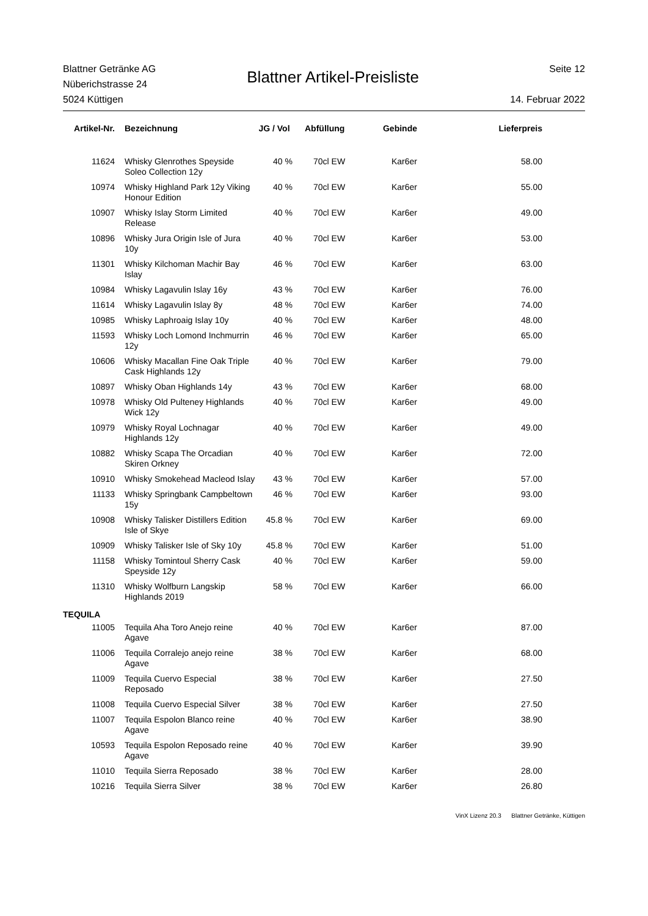Blattner Getränke AG
Nüberichstrasse 24
5024 Küttigen
Blattner Artikel-Preisliste
Seite 12
14. Februar 2022
| Artikel-Nr. | Bezeichnung | JG / Vol | Abfüllung | Gebinde | Lieferpreis |
| --- | --- | --- | --- | --- | --- |
| 11624 | Whisky Glenrothes Speyside Soleo Collection 12y | 40 % | 70cl EW | Kar6er | 58.00 |
| 10974 | Whisky Highland Park 12y Viking Honour Edition | 40 % | 70cl EW | Kar6er | 55.00 |
| 10907 | Whisky Islay Storm Limited Release | 40 % | 70cl EW | Kar6er | 49.00 |
| 10896 | Whisky Jura Origin Isle of Jura 10y | 40 % | 70cl EW | Kar6er | 53.00 |
| 11301 | Whisky Kilchoman Machir Bay Islay | 46 % | 70cl EW | Kar6er | 63.00 |
| 10984 | Whisky Lagavulin Islay 16y | 43 % | 70cl EW | Kar6er | 76.00 |
| 11614 | Whisky Lagavulin Islay 8y | 48 % | 70cl EW | Kar6er | 74.00 |
| 10985 | Whisky Laphroaig Islay 10y | 40 % | 70cl EW | Kar6er | 48.00 |
| 11593 | Whisky Loch Lomond Inchmurrin 12y | 46 % | 70cl EW | Kar6er | 65.00 |
| 10606 | Whisky Macallan Fine Oak Triple Cask Highlands 12y | 40 % | 70cl EW | Kar6er | 79.00 |
| 10897 | Whisky Oban Highlands 14y | 43 % | 70cl EW | Kar6er | 68.00 |
| 10978 | Whisky Old Pulteney Highlands Wick 12y | 40 % | 70cl EW | Kar6er | 49.00 |
| 10979 | Whisky Royal Lochnagar Highlands 12y | 40 % | 70cl EW | Kar6er | 49.00 |
| 10882 | Whisky Scapa The Orcadian Skiren Orkney | 40 % | 70cl EW | Kar6er | 72.00 |
| 10910 | Whisky Smokehead Macleod Islay | 43 % | 70cl EW | Kar6er | 57.00 |
| 11133 | Whisky Springbank Campbeltown 15y | 46 % | 70cl EW | Kar6er | 93.00 |
| 10908 | Whisky Talisker Distillers Edition Isle of Skye | 45.8 % | 70cl EW | Kar6er | 69.00 |
| 10909 | Whisky Talisker Isle of Sky 10y | 45.8 % | 70cl EW | Kar6er | 51.00 |
| 11158 | Whisky Tomintoul Sherry Cask Speyside 12y | 40 % | 70cl EW | Kar6er | 59.00 |
| 11310 | Whisky Wolfburn Langskip Highlands 2019 | 58 % | 70cl EW | Kar6er | 66.00 |
| TEQUILA | | | | | |
| 11005 | Tequila Aha Toro Anejo reine Agave | 40 % | 70cl EW | Kar6er | 87.00 |
| 11006 | Tequila Corralejo anejo reine Agave | 38 % | 70cl EW | Kar6er | 68.00 |
| 11009 | Tequila Cuervo Especial Reposado | 38 % | 70cl EW | Kar6er | 27.50 |
| 11008 | Tequila Cuervo Especial Silver | 38 % | 70cl EW | Kar6er | 27.50 |
| 11007 | Tequila Espolon Blanco reine Agave | 40 % | 70cl EW | Kar6er | 38.90 |
| 10593 | Tequila Espolon Reposado reine Agave | 40 % | 70cl EW | Kar6er | 39.90 |
| 11010 | Tequila Sierra Reposado | 38 % | 70cl EW | Kar6er | 28.00 |
| 10216 | Tequila Sierra Silver | 38 % | 70cl EW | Kar6er | 26.80 |
VinX Lizenz 20.3 Blattner Getränke, Küttigen